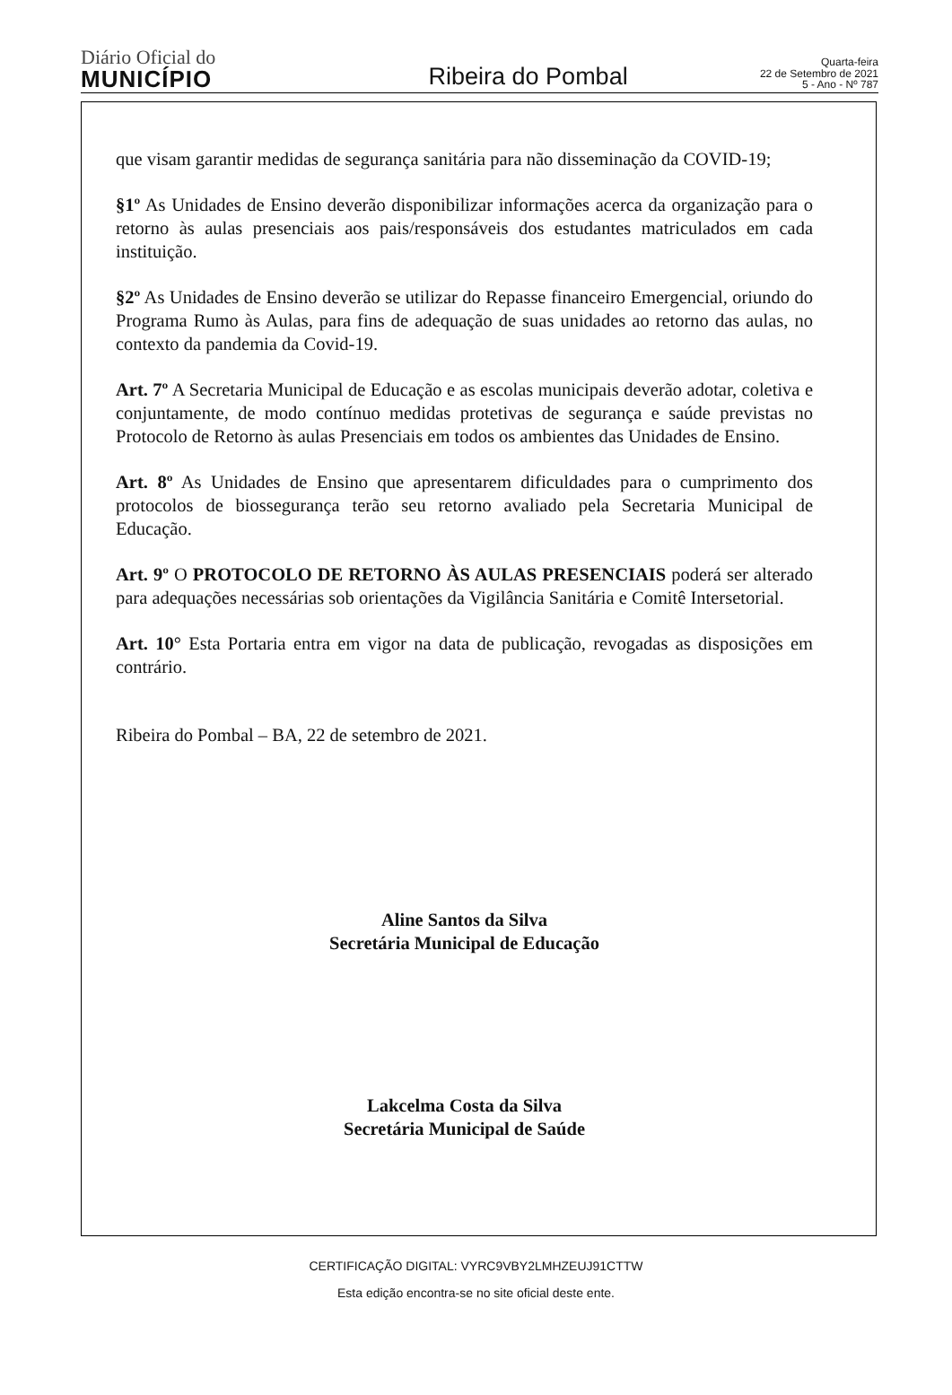Diário Oficial do
MUNICÍPIO
Ribeira do Pombal
Quarta-feira
22 de Setembro de 2021
5 - Ano - Nº 787
que visam garantir medidas de segurança sanitária para não disseminação da COVID-19;
§1º As Unidades de Ensino deverão disponibilizar informações acerca da organização para o retorno às aulas presenciais aos pais/responsáveis dos estudantes matriculados em cada instituição.
§2º As Unidades de Ensino deverão se utilizar do Repasse financeiro Emergencial, oriundo do Programa Rumo às Aulas, para fins de adequação de suas unidades ao retorno das aulas, no contexto da pandemia da Covid-19.
Art. 7º A Secretaria Municipal de Educação e as escolas municipais deverão adotar, coletiva e conjuntamente, de modo contínuo medidas protetivas de segurança e saúde previstas no Protocolo de Retorno às aulas Presenciais em todos os ambientes das Unidades de Ensino.
Art. 8º As Unidades de Ensino que apresentarem dificuldades para o cumprimento dos protocolos de biossegurança terão seu retorno avaliado pela Secretaria Municipal de Educação.
Art. 9º O PROTOCOLO DE RETORNO ÀS AULAS PRESENCIAIS poderá ser alterado para adequações necessárias sob orientações da Vigilância Sanitária e Comitê Intersetorial.
Art. 10° Esta Portaria entra em vigor na data de publicação, revogadas as disposições em contrário.
Ribeira do Pombal – BA, 22 de setembro de 2021.
Aline Santos da Silva
Secretária Municipal de Educação
Lakcelma Costa da Silva
Secretária Municipal de Saúde
CERTIFICAÇÃO DIGITAL: VYRC9VBY2LMHZEUJ91CTTW
Esta edição encontra-se no site oficial deste ente.